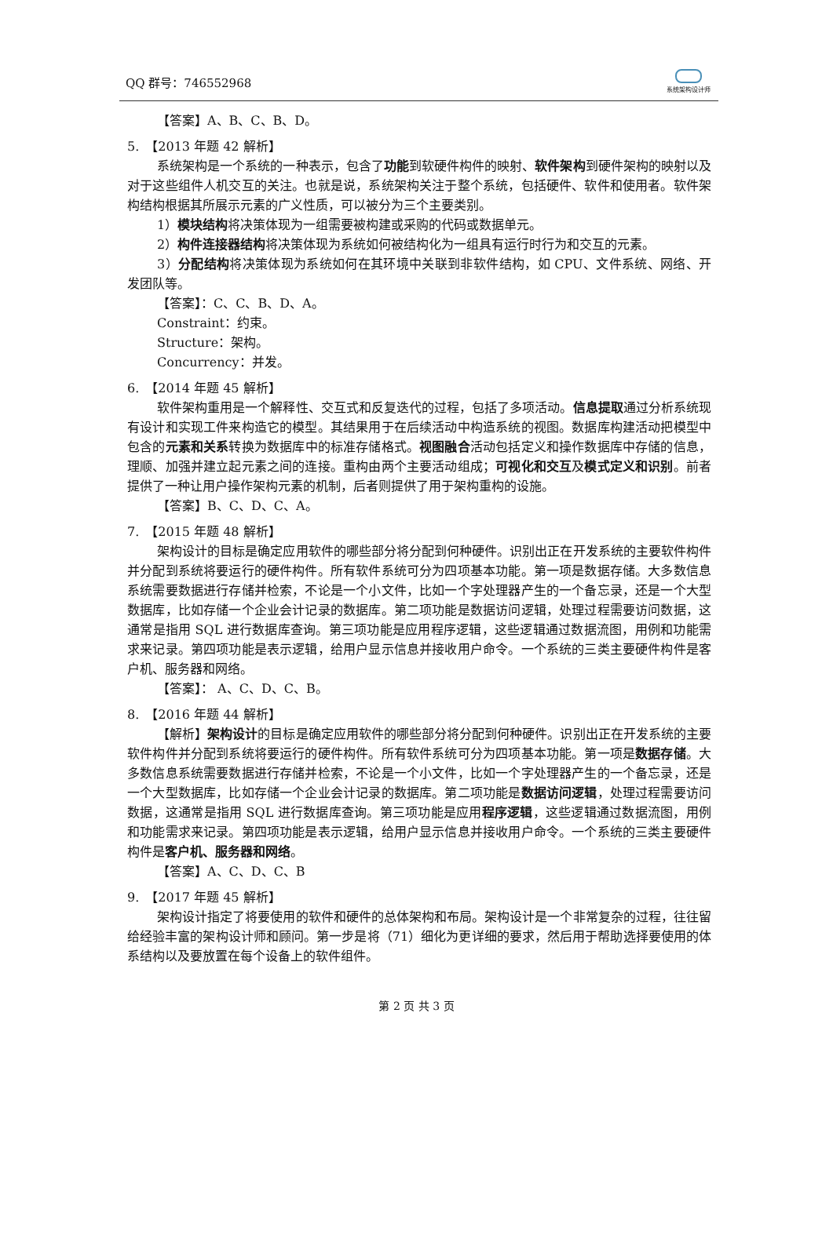QQ 群号：746552968
系统架构设计师
【答案】A、B、C、B、D。
5.　【2013 年题 42 解析】
系统架构是一个系统的一种表示，包含了功能到软硬件构件的映射、软件架构到硬件架构的映射以及对于这些组件人机交互的关注。也就是说，系统架构关注于整个系统，包括硬件、软件和使用者。软件架构结构根据其所展示元素的广义性质，可以被分为三个主要类别。
1）模块结构将决策体现为一组需要被构建或采购的代码或数据单元。
2）构件连接器结构将决策体现为系统如何被结构化为一组具有运行时行为和交互的元素。
3）分配结构将决策体现为系统如何在其环境中关联到非软件结构，如 CPU、文件系统、网络、开发团队等。
【答案】：C、C、B、D、A。
Constraint：约束。
Structure：架构。
Concurrency：并发。
6.　【2014 年题 45 解析】
软件架构重用是一个解释性、交互式和反复迭代的过程，包括了多项活动。信息提取通过分析系统现有设计和实现工件来构造它的模型。其结果用于在后续活动中构造系统的视图。数据库构建活动把模型中包含的元素和关系转换为数据库中的标准存储格式。视图融合活动包括定义和操作数据库中存储的信息，理顺、加强并建立起元素之间的连接。重构由两个主要活动组成；可视化和交互及模式定义和识别。前者提供了一种让用户操作架构元素的机制，后者则提供了用于架构重构的设施。
【答案】B、C、D、C、A。
7.　【2015 年题 48 解析】
架构设计的目标是确定应用软件的哪些部分将分配到何种硬件。识别出正在开发系统的主要软件构件并分配到系统将要运行的硬件构件。所有软件系统可分为四项基本功能。第一项是数据存储。大多数信息系统需要数据进行存储并检索，不论是一个小文件，比如一个字处理器产生的一个备忘录，还是一个大型数据库，比如存储一个企业会计记录的数据库。第二项功能是数据访问逻辑，处理过程需要访问数据，这通常是指用 SQL 进行数据库查询。第三项功能是应用程序逻辑，这些逻辑通过数据流图，用例和功能需求来记录。第四项功能是表示逻辑，给用户显示信息并接收用户命令。一个系统的三类主要硬件构件是客户机、服务器和网络。
【答案】： A、C、D、C、B。
8.　【2016 年题 44 解析】
【解析】架构设计的目标是确定应用软件的哪些部分将分配到何种硬件。识别出正在开发系统的主要软件构件并分配到系统将要运行的硬件构件。所有软件系统可分为四项基本功能。第一项是数据存储。大多数信息系统需要数据进行存储并检索，不论是一个小文件，比如一个字处理器产生的一个备忘录，还是一个大型数据库，比如存储一个企业会计记录的数据库。第二项功能是数据访问逻辑，处理过程需要访问数据，这通常是指用 SQL 进行数据库查询。第三项功能是应用程序逻辑，这些逻辑通过数据流图，用例和功能需求来记录。第四项功能是表示逻辑，给用户显示信息并接收用户命令。一个系统的三类主要硬件构件是客户机、服务器和网络。
【答案】A、C、D、C、B
9.　【2017 年题 45 解析】
架构设计指定了将要使用的软件和硬件的总体架构和布局。架构设计是一个非常复杂的过程，往往留给经验丰富的架构设计师和顾问。第一步是将（71）细化为更详细的要求，然后用于帮助选择要使用的体系结构以及要放置在每个设备上的软件组件。
第 2 页 共 3 页